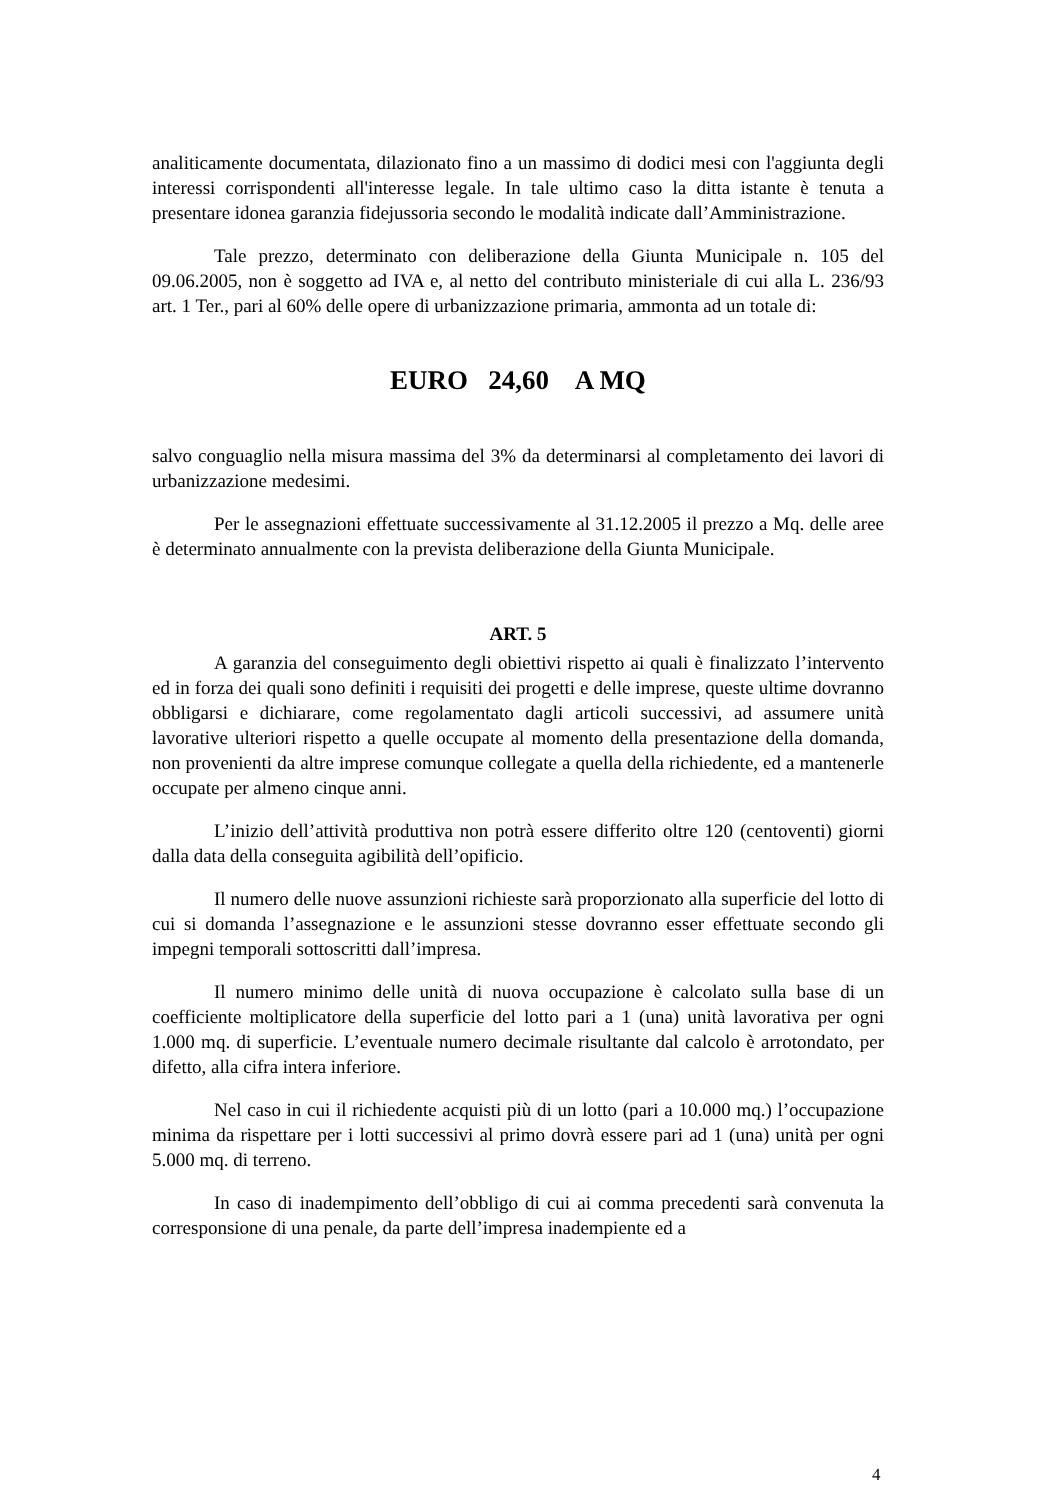analiticamente documentata, dilazionato fino a un massimo di dodici mesi con l'aggiunta degli interessi corrispondenti all'interesse legale. In tale ultimo caso la ditta istante è tenuta a presentare idonea garanzia fidejussoria secondo le modalità indicate dall’Amministrazione.
Tale prezzo, determinato con deliberazione della Giunta Municipale n. 105 del 09.06.2005, non è soggetto ad IVA e, al netto del contributo ministeriale di cui alla L. 236/93 art. 1 Ter., pari al 60% delle opere di urbanizzazione primaria, ammonta ad un totale di:
EURO 24,60 A MQ
salvo conguaglio nella misura massima del 3% da determinarsi al completamento dei lavori di urbanizzazione medesimi.
Per le assegnazioni effettuate successivamente al 31.12.2005 il prezzo a Mq. delle aree è determinato annualmente con la prevista deliberazione della Giunta Municipale.
ART. 5
A garanzia del conseguimento degli obiettivi rispetto ai quali è finalizzato l’intervento ed in forza dei quali sono definiti i requisiti dei progetti e delle imprese, queste ultime dovranno obbligarsi e dichiarare, come regolamentato dagli articoli successivi, ad assumere unità lavorative ulteriori rispetto a quelle occupate al momento della presentazione della domanda, non provenienti da altre imprese comunque collegate a quella della richiedente, ed a mantenerle occupate per almeno cinque anni.
L’inizio dell’attività produttiva non potrà essere differito oltre 120 (centoventi) giorni dalla data della conseguita agibilità dell’opificio.
Il numero delle nuove assunzioni richieste sarà proporzionato alla superficie del lotto di cui si domanda l’assegnazione e le assunzioni stesse dovranno esser effettuate secondo gli impegni temporali sottoscritti dall’impresa.
Il numero minimo delle unità di nuova occupazione è calcolato sulla base di un coefficiente moltiplicatore della superficie del lotto pari a 1 (una) unità lavorativa per ogni 1.000 mq. di superficie. L’eventuale numero decimale risultante dal calcolo è arrotondato, per difetto, alla cifra intera inferiore.
Nel caso in cui il richiedente acquisti più di un lotto (pari a 10.000 mq.) l’occupazione minima da rispettare per i lotti successivi al primo dovrà essere pari ad 1 (una) unità per ogni 5.000 mq. di terreno.
In caso di inadempimento dell’obbligo di cui ai comma precedenti sarà convenuta la corresponsione di una penale, da parte dell’impresa inadempiente ed a
4